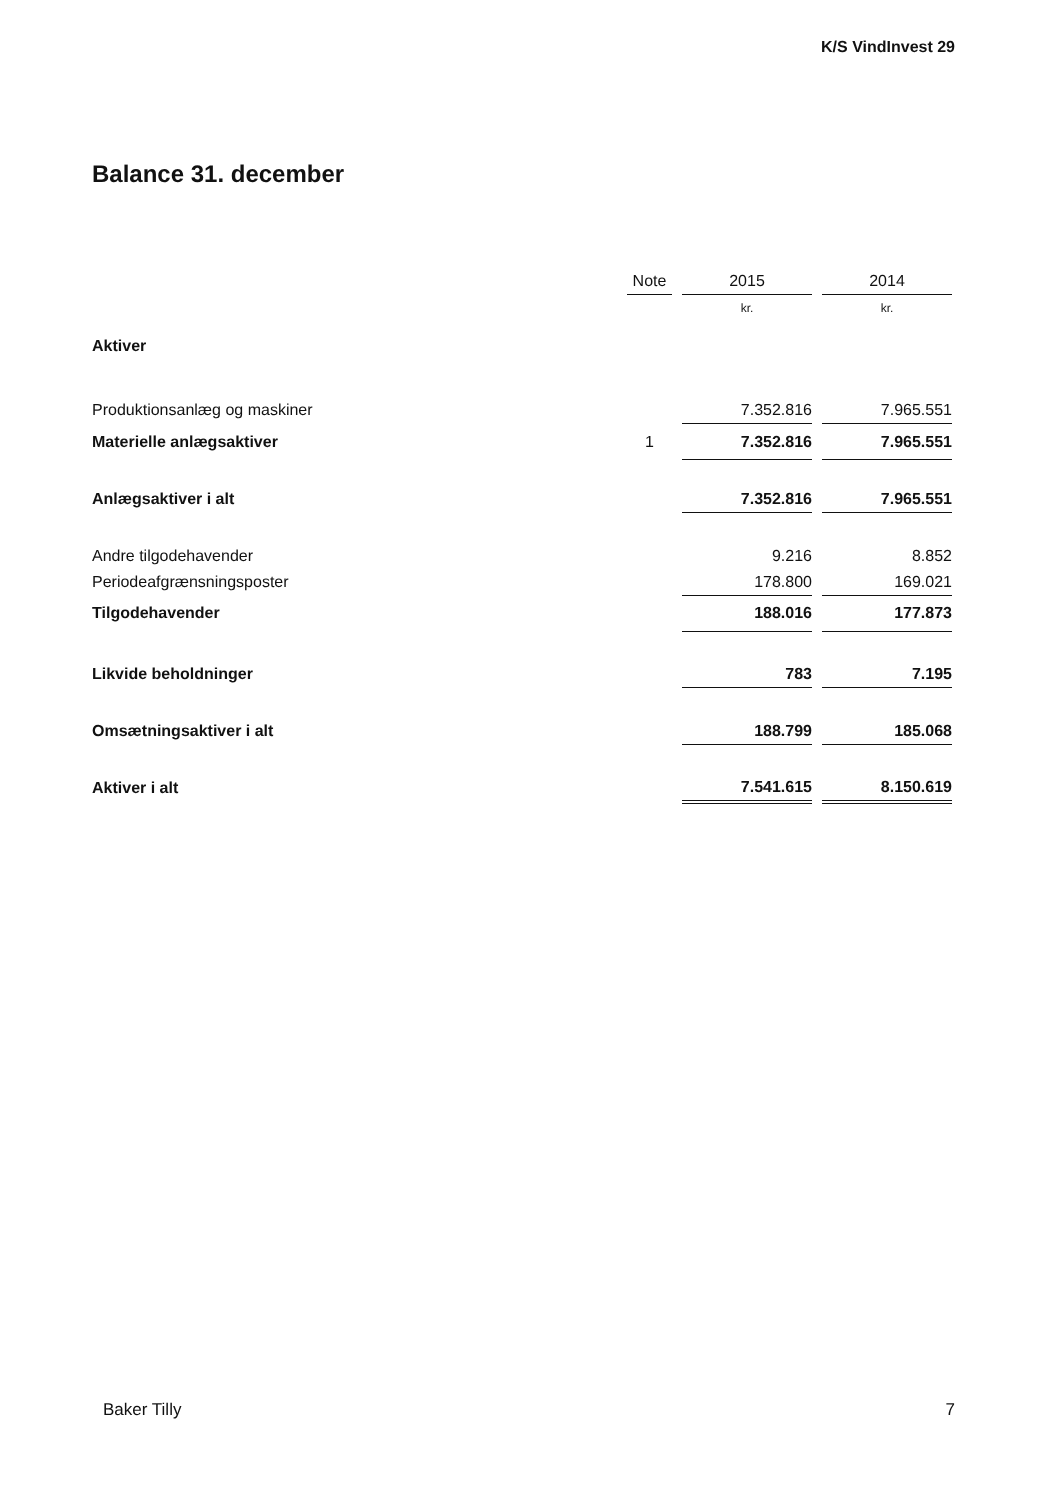K/S VindInvest 29
Balance 31. december
| | Note | | 2015 | | 2014 |
| | | | kr. | | kr. |
| Aktiver | | | | | |
| Produktionsanlæg og maskiner | | | 7.352.816 | | 7.965.551 |
| Materielle anlægsaktiver | 1 | | 7.352.816 | | 7.965.551 |
| Anlægsaktiver i alt | | | 7.352.816 | | 7.965.551 |
| Andre tilgodehavender | | | 9.216 | | 8.852 |
| Periodeafgrænsningsposter | | | 178.800 | | 169.021 |
| Tilgodehavender | | | 188.016 | | 177.873 |
| Likvide beholdninger | | | 783 | | 7.195 |
| Omsætningsaktiver i alt | | | 188.799 | | 185.068 |
| Aktiver i alt | | | 7.541.615 | | 8.150.619 |
Baker Tilly 7